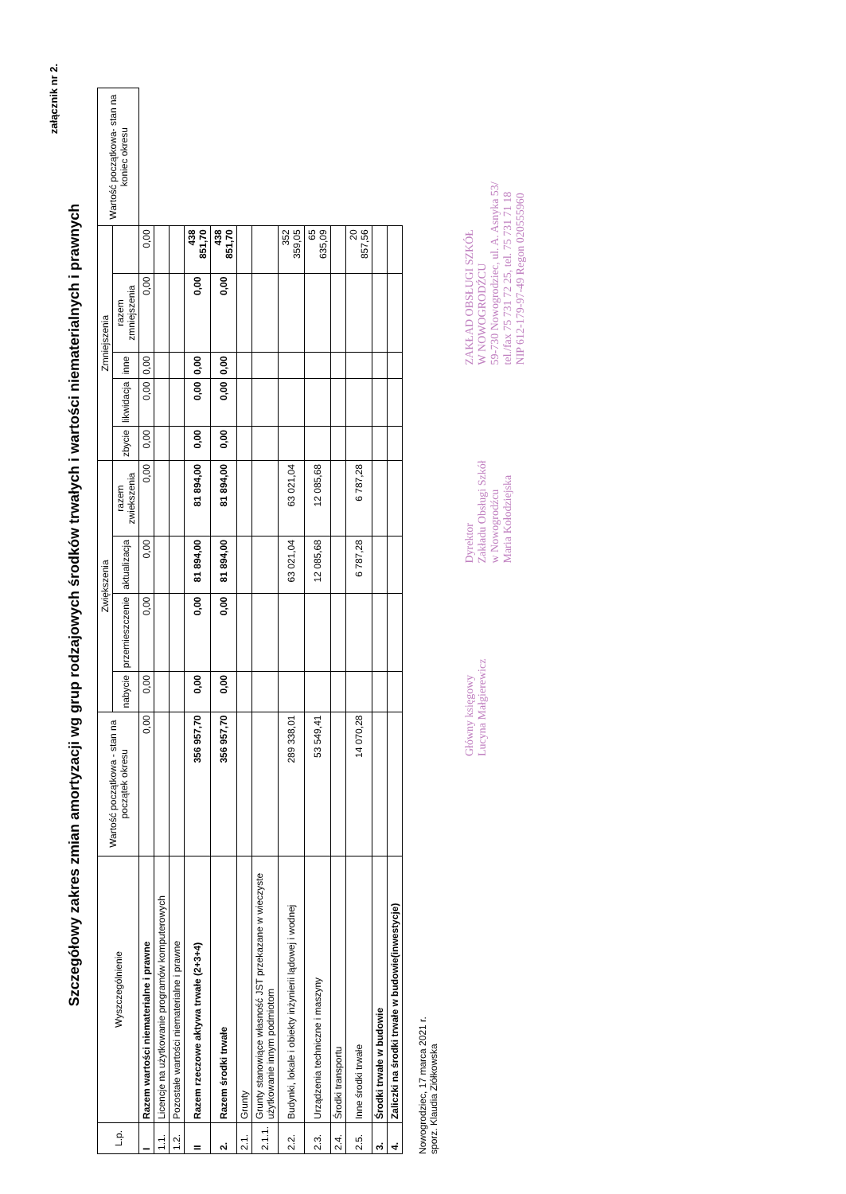załącznik nr 2.
Szczegółowy zakres zmian amortyzacji wg grup rodzajowych środków trwałych i wartości niematerialnych i prawnych
| L.p. | Wyszczególnienie | Wartość początkowa - stan na początek okresu | Zwiększenia | | | | Zmniejszenia | | | | | Wartość początkowa- stan na koniec okresu |
| --- | --- | --- | --- | --- | --- | --- | --- | --- | --- | --- | --- | --- |
| | | | nabycie | przemieszczenie | aktualizacja | razem zwiekszenia | zbycie | likwidacja | inne | razem zmniejszenia | | |
| I | Razem wartości niematerialne i prawne | 0,00 | 0,00 | 0,00 | 0,00 | 0,00 | 0,00 | 0,00 | 0,00 | 0,00 | 0,00 | |
| 1.1. | Licencje na użytkowanie programów komputerowych | | | | | | | | | | | |
| 1.2. | Pozostałe wartości niematerialne i prawne | | | | | | | | | | | |
| II | Razem rzeczowe aktywa trwałe (2+3+4) | 356 957,70 | 0,00 | 0,00 | 81 894,00 | 81 894,00 | 0,00 | 0,00 | 0,00 | 0,00 | 438 851,70 | |
| 2. | Razem środki trwałe | 356 957,70 | 0,00 | 0,00 | 81 894,00 | 81 894,00 | 0,00 | 0,00 | 0,00 | 0,00 | 438 851,70 | |
| 2.1. | Grunty | | | | | | | | | | | |
| 2.1.1. | Grunty stanowiące własność JST przekazane w wieczyste użytkowanie innym podmiotom | | | | | | | | | | | |
| 2.2. | Budynki, lokale i obiekty inżynierii lądowej i wodnej | 289 338,01 | | | 63 021,04 | 63 021,04 | | | | | 352 359,05 | |
| 2.3. | Urządzenia techniczne i maszyny | 53 549,41 | | | 12 085,68 | 12 085,68 | | | | | 65 635,09 | |
| 2.4. | Środki transportu | | | | | | | | | | | |
| 2.5. | Inne środki trwałe | 14 070,28 | | | 6 787,28 | 6 787,28 | | | | | 20 857,56 | |
| 3. | Środki trwałe w budowie | | | | | | | | | | | |
| 4. | Zaliczki na środki trwałe w budowie(inwestycje) | | | | | | | | | | | |
Nowogrodziec, 17 marca 2021 r.
sporz. Klaudia Ziółkowska
Główny księgowy
Lucyna Małgierewicz
Dyrektor
Zakładu Obsługi Szkół
w Nowogrodźcu
Maria Kołodziejska
ZAKŁAD OBSŁUGI SZKÓŁ
W NOWOGRODŹCU
59-730 Nowogrodziec, ul. A. Asnyka 53/
tel./fax 75 731 72 25, tel. 75 731 71 18
NIP 612-179-97-49 Regon 020555960